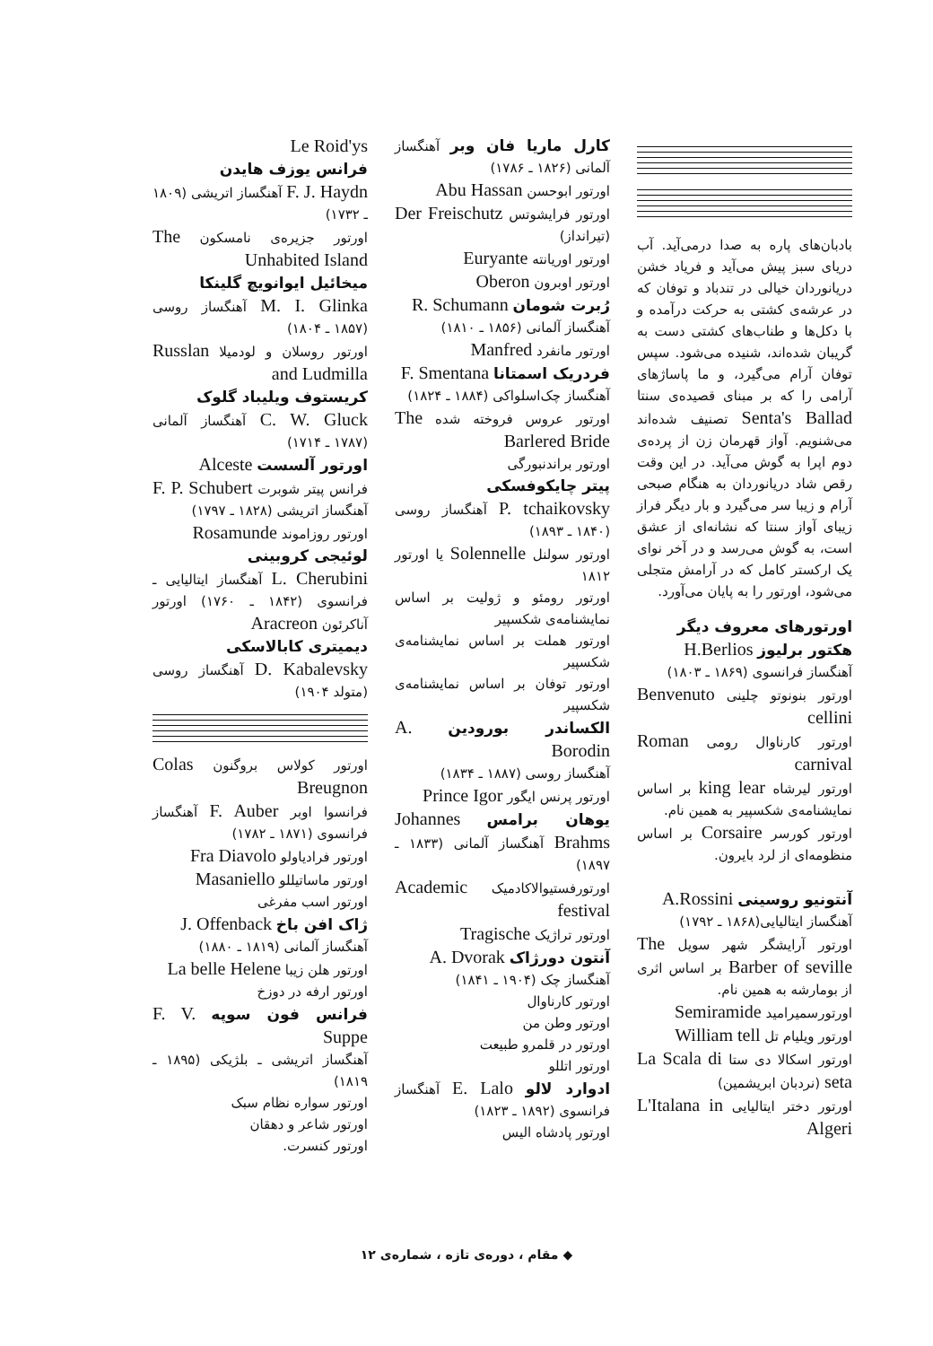بادبان‌های پاره به صدا درمی‌آید. آب دریای سبز پیش می‌آید و فریاد خشن دریانوردان خیالی در تندباد و توفان که در عرشه‌ی کشتی به حرکت درآمده و با دکل‌ها و طناب‌های کشتی دست به گریبان شده‌اند، شنیده می‌شود. سپس توفان آرام می‌گیرد، و ما پاساژهای آرامی را که بر مبنای قصیده‌ی سنتا Senta's Ballad تصنیف شده‌اند می‌شنویم. آواز قهرمان زن از پرده‌ی دوم اپرا به گوش می‌آید. در این وقت رقص شاد دریانوردان به هنگام صبحی آرام و زیبا سر می‌گیرد و بار دیگر فراز زیبای آواز سنتا که نشانه‌ای از عشق است، به گوش می‌رسد و در آخر نوای یک ارکستر کامل که در آرامش متجلی می‌شود، اورتور را به پایان می‌آورد.
اورتورهای معروف دیگر
هکتور برلیوز H.Berlios
آهنگساز فرانسوی (۱۸۶۹ ـ ۱۸۰۳)
اورتور بنونوتو چلینی Benvenuto cellini
اورتور کارناوال رومی Roman carnival
اورتور لیرشاه king lear بر اساس نمایشنامه‌ی شکسپیر به همین نام.
اورتور کورسر Corsaire بر اساس منظومه‌ای از لرد بایرون.
آنتونیو روسینی A.Rossini
آهنگساز ایتالیایی(۱۸۶۸ ـ ۱۷۹۲)
اورتور آرایشگر شهر سویل The Barber of seville بر اساس اثری از بومارشه به همین نام.
اورتورسمیرامید Semiramide
اورتور ویلیام تل William tell
اورتور اسکالا دی ستا La Scala di seta (نردبان ابریشمین)
اورتور دختر ایتالیایی L'Italana in Algeri
کارل ماریا فان وبر آهنگساز آلمانی (۱۸۲۶ ـ ۱۷۸۶)
اورتور ابوحسن Abu Hassan
اورتور فرایشوتس Der Freischutz (تیرانداز)
اورتور اوریانته Euryante
اورتور اوبرون Oberon
رُبرت شومان R. Schumann
آهنگساز آلمانی (۱۸۵۶ ـ ۱۸۱۰)
اورتور مانفرد Manfred
فردریک اسمتانا F. Smentana
آهنگساز چک‌اسلواکی (۱۸۸۴ ـ ۱۸۲۴)
اورتور عروس فروخته شده The Barlered Bride
اورتور براندنبورگی
پیتر چایکوفسکی
P. tchaikovsky آهنگساز روسی (۱۸۴۰ ـ ۱۸۹۳)
اورتور سولنل Solennelle یا اورتور ۱۸۱۲
اورتور رومئو و ژولیت بر اساس نمایشنامه‌ی شکسپیر
اورتور هملت بر اساس نمایشنامه‌ی شکسپیر
اورتور توفان بر اساس نمایشنامه‌ی شکسپیر
الکساندر بورودین A. Borodin
آهنگساز روسی (۱۸۸۷ ـ ۱۸۳۴)
اورتور پرنس ایگور Prince Igor
یوهان برامس Johannes Brahms آهنگساز آلمانی (۱۸۳۳ ـ ۱۸۹۷)
اورتورفستیوالاکادمیک Academic festival
اورتور تراژیک Tragische
آنتون دورژاک A. Dvorak
آهنگساز چک (۱۹۰۴ ـ ۱۸۴۱)
اورتور کارناوال
اورتور وطن من
اورتور در قلمرو طبیعت
اورتور اتللو
ادوارد لالو E. Lalo آهنگساز فرانسوی (۱۸۹۲ ـ ۱۸۲۳)
اورتور پادشاه الیس
Le Roid'ys
فرانس یوزف هایدن
F. J. Haydn آهنگساز اتریشی (۱۸۰۹ ـ ۱۷۳۲)
اورتور جزیره‌ی نامسکون The Unhabited Island
میخائیل ایوانویچ گلینکا
M. I. Glinka آهنگساز روسی (۱۸۵۷ ـ ۱۸۰۴)
اورتور روسلان و لودمیلا Russlan and Ludmilla
کریستوف ویلیباد گلوک
C. W. Gluck آهنگساز آلمانی (۱۷۸۷ ـ ۱۷۱۴)
اورتور آلسست Alceste
فرانس پیتر شوبرت F. P. Schubert آهنگساز اتریشی (۱۸۲۸ ـ ۱۷۹۷)
اورتور روزاموند Rosamunde
لوئیجی کروبینی
L. Cherubini آهنگساز ایتالیایی ـ فرانسوی (۱۸۴۲ ـ ۱۷۶۰) اورتور آناکرئون Aracreon
دیمیتری کابالاسکی
D. Kabalevsky آهنگساز روسی (متولد ۱۹۰۴)
اورتور کولاس بروگنون Colas Breugnon
فرانسوا اوبر F. Auber آهنگساز فرانسوی (۱۸۷۱ ـ ۱۷۸۲)
اورتور فرادیاولو Fra Diavolo
اورتور ماساتیللو Masaniello
اورتور اسب مفرغی
ژاک افن باخ J. Offenback
آهنگساز آلمانی (۱۸۱۹ ـ ۱۸۸۰)
اورتور هلن زیبا La belle Helene
اورتور ارفه در دوزخ
فرانس فون سوپه F. V. Suppe
آهنگساز اتریشی ـ بلژیکی (۱۸۹۵ ـ ۱۸۱۹)
اورتور سواره نظام سبک
اورتور شاعر و دهقان
اورتور کنسرت.
◆ مقام ، دوره‌ی تازه ، شماره‌ی ۱۲